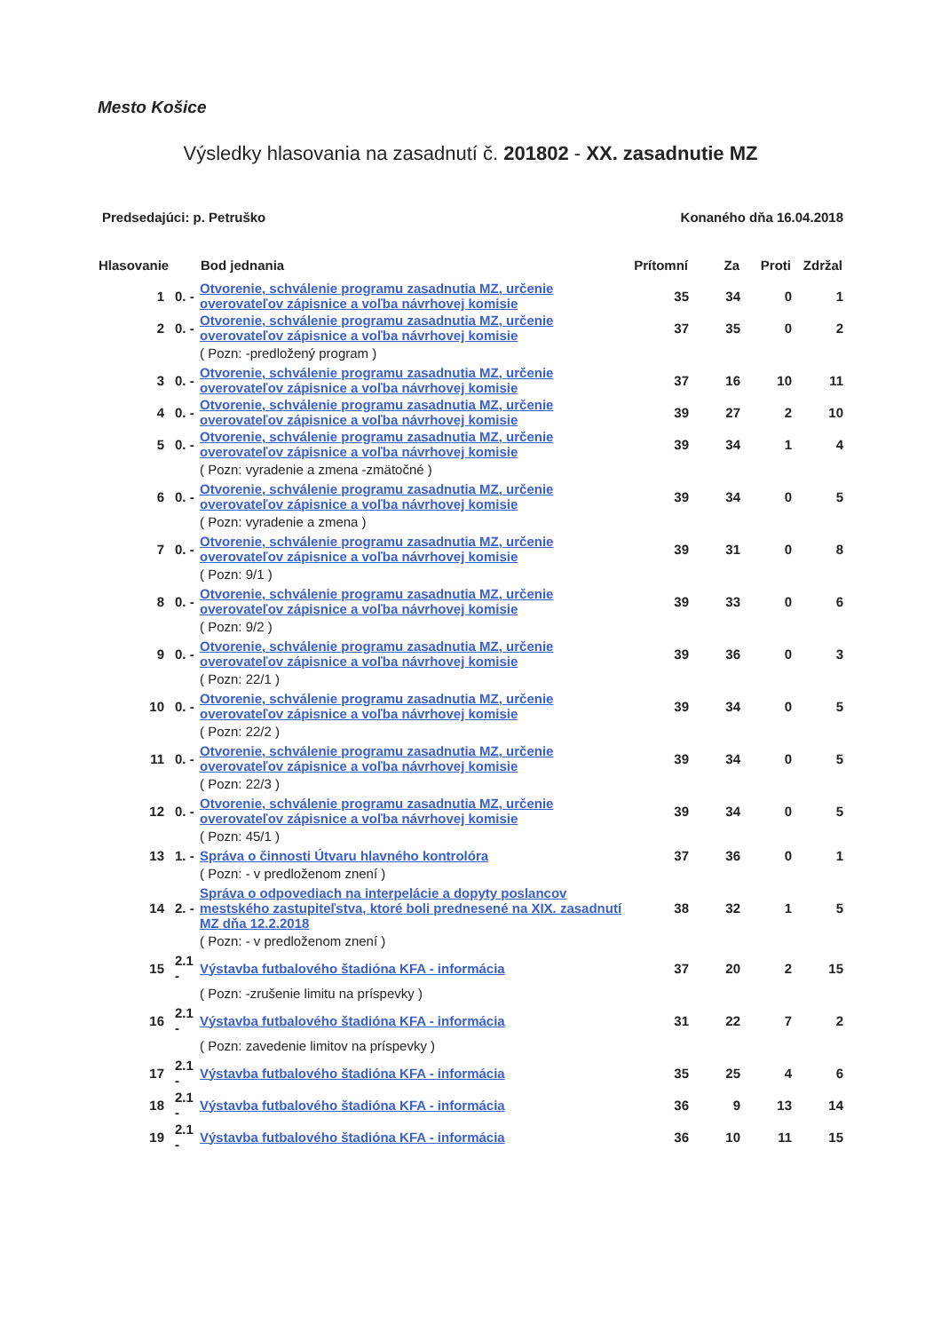Mesto Košice
Výsledky hlasovania na zasadnutí č. 201802 - XX. zasadnutie MZ
Predsedajúci: p. Petruško Konaného dňa 16.04.2018
| Hlasovanie | | Bod jednania | Prítomní | Za | Proti | Zdržal |
| --- | --- | --- | --- | --- | --- | --- |
| 1 | 0. - | Otvorenie, schválenie programu zasadnutia MZ, určenie overovateľov zápisnice a voľba návrhovej komisie | 35 | 34 | 0 | 1 |
| 2 | 0. - | Otvorenie, schválenie programu zasadnutia MZ, určenie overovateľov zápisnice a voľba návrhovej komisie | 37 | 35 | 0 | 2 |
| | | ( Pozn: -predložený program ) | | | | |
| 3 | 0. - | Otvorenie, schválenie programu zasadnutia MZ, určenie overovateľov zápisnice a voľba návrhovej komisie | 37 | 16 | 10 | 11 |
| 4 | 0. - | Otvorenie, schválenie programu zasadnutia MZ, určenie overovateľov zápisnice a voľba návrhovej komisie | 39 | 27 | 2 | 10 |
| 5 | 0. - | Otvorenie, schválenie programu zasadnutia MZ, určenie overovateľov zápisnice a voľba návrhovej komisie | 39 | 34 | 1 | 4 |
| | | ( Pozn: vyradenie a zmena -zmätočné ) | | | | |
| 6 | 0. - | Otvorenie, schválenie programu zasadnutia MZ, určenie overovateľov zápisnice a voľba návrhovej komisie | 39 | 34 | 0 | 5 |
| | | ( Pozn: vyradenie a zmena ) | | | | |
| 7 | 0. - | Otvorenie, schválenie programu zasadnutia MZ, určenie overovateľov zápisnice a voľba návrhovej komisie | 39 | 31 | 0 | 8 |
| | | ( Pozn: 9/1 ) | | | | |
| 8 | 0. - | Otvorenie, schválenie programu zasadnutia MZ, určenie overovateľov zápisnice a voľba návrhovej komisie | 39 | 33 | 0 | 6 |
| | | ( Pozn: 9/2 ) | | | | |
| 9 | 0. - | Otvorenie, schválenie programu zasadnutia MZ, určenie overovateľov zápisnice a voľba návrhovej komisie | 39 | 36 | 0 | 3 |
| | | ( Pozn: 22/1 ) | | | | |
| 10 | 0. - | Otvorenie, schválenie programu zasadnutia MZ, určenie overovateľov zápisnice a voľba návrhovej komisie | 39 | 34 | 0 | 5 |
| | | ( Pozn: 22/2 ) | | | | |
| 11 | 0. - | Otvorenie, schválenie programu zasadnutia MZ, určenie overovateľov zápisnice a voľba návrhovej komisie | 39 | 34 | 0 | 5 |
| | | ( Pozn: 22/3 ) | | | | |
| 12 | 0. - | Otvorenie, schválenie programu zasadnutia MZ, určenie overovateľov zápisnice a voľba návrhovej komisie | 39 | 34 | 0 | 5 |
| | | ( Pozn: 45/1 ) | | | | |
| 13 | 1. - | Správa o činnosti Útvaru hlavného kontrolóra | 37 | 36 | 0 | 1 |
| | | ( Pozn: - v predloženom znení ) | | | | |
| 14 | 2. - | Správa o odpovediach na interpelácie a dopyty poslancov mestského zastupiteľstva, ktoré boli prednesené na XIX. zasadnutí MZ dňa 12.2.2018 | 38 | 32 | 1 | 5 |
| | | ( Pozn: - v predloženom znení ) | | | | |
| 15 | 2.1 - | Výstavba futbalového štadióna KFA - informácia | 37 | 20 | 2 | 15 |
| | | ( Pozn: -zrušenie limitu na príspevky ) | | | | |
| 16 | 2.1 - | Výstavba futbalového štadióna KFA - informácia | 31 | 22 | 7 | 2 |
| | | ( Pozn: zavedenie limitov na príspevky ) | | | | |
| 17 | 2.1 - | Výstavba futbalového štadióna KFA - informácia | 35 | 25 | 4 | 6 |
| 18 | 2.1 - | Výstavba futbalového štadióna KFA - informácia | 36 | 9 | 13 | 14 |
| 19 | 2.1 - | Výstavba futbalového štadióna KFA - informácia | 36 | 10 | 11 | 15 |